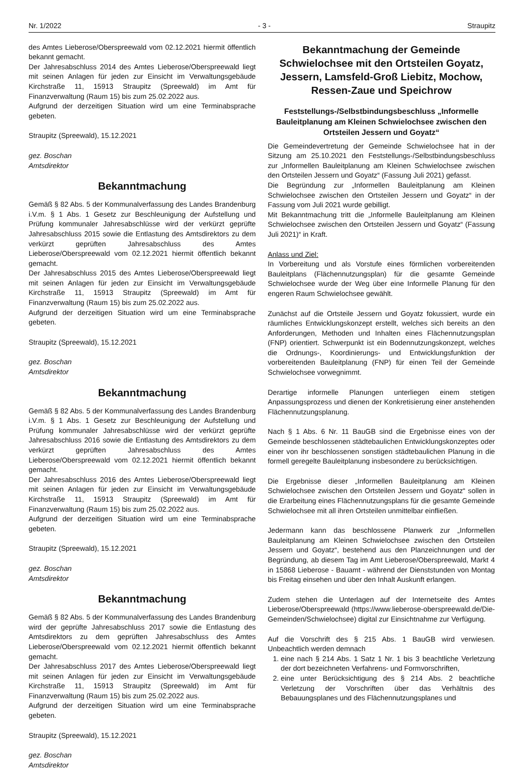Nr. 1/2022 - 3 - Straupitz
des Amtes Lieberose/Oberspreewald vom 02.12.2021 hiermit öffentlich bekannt gemacht.
Der Jahresabschluss 2014 des Amtes Lieberose/Oberspreewald liegt mit seinen Anlagen für jeden zur Einsicht im Verwaltungsgebäude Kirchstraße 11, 15913 Straupitz (Spreewald) im Amt für Finanzverwaltung (Raum 15) bis zum 25.02.2022 aus.
Aufgrund der derzeitigen Situation wird um eine Terminabsprache gebeten.
Straupitz (Spreewald), 15.12.2021
gez. Boschan
Amtsdirektor
Bekanntmachung
Gemäß § 82 Abs. 5 der Kommunalverfassung des Landes Brandenburg i.V.m. § 1 Abs. 1 Gesetz zur Beschleunigung der Aufstellung und Prüfung kommunaler Jahresabschlüsse wird der verkürzt geprüfte Jahresabschluss 2015 sowie die Entlastung des Amtsdirektors zu dem verkürzt geprüften Jahresabschluss des Amtes Lieberose/Oberspreewald vom 02.12.2021 hiermit öffentlich bekannt gemacht.
Der Jahresabschluss 2015 des Amtes Lieberose/Oberspreewald liegt mit seinen Anlagen für jeden zur Einsicht im Verwaltungsgebäude Kirchstraße 11, 15913 Straupitz (Spreewald) im Amt für Finanzverwaltung (Raum 15) bis zum 25.02.2022 aus.
Aufgrund der derzeitigen Situation wird um eine Terminabsprache gebeten.
Straupitz (Spreewald), 15.12.2021
gez. Boschan
Amtsdirektor
Bekanntmachung
Gemäß § 82 Abs. 5 der Kommunalverfassung des Landes Brandenburg i.V.m. § 1 Abs. 1 Gesetz zur Beschleunigung der Aufstellung und Prüfung kommunaler Jahresabschlüsse wird der verkürzt geprüfte Jahresabschluss 2016 sowie die Entlastung des Amtsdirektors zu dem verkürzt geprüften Jahresabschluss des Amtes Lieberose/Oberspreewald vom 02.12.2021 hiermit öffentlich bekannt gemacht.
Der Jahresabschluss 2016 des Amtes Lieberose/Oberspreewald liegt mit seinen Anlagen für jeden zur Einsicht im Verwaltungsgebäude Kirchstraße 11, 15913 Straupitz (Spreewald) im Amt für Finanzverwaltung (Raum 15) bis zum 25.02.2022 aus.
Aufgrund der derzeitigen Situation wird um eine Terminabsprache gebeten.
Straupitz (Spreewald), 15.12.2021
gez. Boschan
Amtsdirektor
Bekanntmachung
Gemäß § 82 Abs. 5 der Kommunalverfassung des Landes Brandenburg wird der geprüfte Jahresabschluss 2017 sowie die Entlastung des Amtsdirektors zu dem geprüften Jahresabschluss des Amtes Lieberose/Oberspreewald vom 02.12.2021 hiermit öffentlich bekannt gemacht.
Der Jahresabschluss 2017 des Amtes Lieberose/Oberspreewald liegt mit seinen Anlagen für jeden zur Einsicht im Verwaltungsgebäude Kirchstraße 11, 15913 Straupitz (Spreewald) im Amt für Finanzverwaltung (Raum 15) bis zum 25.02.2022 aus.
Aufgrund der derzeitigen Situation wird um eine Terminabsprache gebeten.
Straupitz (Spreewald), 15.12.2021
gez. Boschan
Amtsdirektor
Bekanntmachung der Gemeinde Schwielochsee mit den Ortsteilen Goyatz, Jessern, Lamsfeld-Groß Liebitz, Mochow, Ressen-Zaue und Speichrow
Feststellungs-/Selbstbindungsbeschluss „Informelle Bauleitplanung am Kleinen Schwielochsee zwischen den Ortsteilen Jessern und Goyatz“
Die Gemeindevertretung der Gemeinde Schwielochsee hat in der Sitzung am 25.10.2021 den Feststellungs-/Selbstbindungsbeschluss zur „Informellen Bauleitplanung am Kleinen Schwielochsee zwischen den Ortsteilen Jessern und Goyatz“ (Fassung Juli 2021) gefasst.
Die Begründung zur „Informellen Bauleitplanung am Kleinen Schwielochsee zwischen den Ortsteilen Jessern und Goyatz“ in der Fassung vom Juli 2021 wurde gebilligt.
Mit Bekanntmachung tritt die „Informelle Bauleitplanung am Kleinen Schwielochsee zwischen den Ortsteilen Jessern und Goyatz“ (Fassung Juli 2021)“ in Kraft.
Anlass und Ziel:
In Vorbereitung und als Vorstufe eines förmlichen vorbereitenden Bauleitplans (Flächennutzungsplan) für die gesamte Gemeinde Schwielochsee wurde der Weg über eine Informelle Planung für den engeren Raum Schwielochsee gewählt.
Zunächst auf die Ortsteile Jessern und Goyatz fokussiert, wurde ein räumliches Entwicklungskonzept erstellt, welches sich bereits an den Anforderungen, Methoden und Inhalten eines Flächennutzungsplan (FNP) orientiert. Schwerpunkt ist ein Bodennutzungskonzept, welches die Ordnungs-, Koordinierungs- und Entwicklungsfunktion der vorbereitenden Bauleitplanung (FNP) für einen Teil der Gemeinde Schwielochsee vorwegnimmt.
Derartige informelle Planungen unterliegen einem stetigen Anpassungsprozess und dienen der Konkretisierung einer anstehenden Flächennutzungsplanung.
Nach § 1 Abs. 6 Nr. 11 BauGB sind die Ergebnisse eines von der Gemeinde beschlossenen städtebaulichen Entwicklungskonzeptes oder einer von ihr beschlossenen sonstigen städtebaulichen Planung in die formell geregelte Bauleitplanung insbesondere zu berücksichtigen.
Die Ergebnisse dieser „Informellen Bauleitplanung am Kleinen Schwielochsee zwischen den Ortsteilen Jessern und Goyatz“ sollen in die Erarbeitung eines Flächennutzungsplans für die gesamte Gemeinde Schwielochsee mit all ihren Ortsteilen unmittelbar einfließen.
Jedermann kann das beschlossene Planwerk zur „Informellen Bauleitplanung am Kleinen Schwielochsee zwischen den Ortsteilen Jessern und Goyatz“, bestehend aus den Planzeichnungen und der Begründung, ab diesem Tag im Amt Lieberose/Oberspreewald, Markt 4 in 15868 Lieberose - Bauamt - während der Dienststunden von Montag bis Freitag einsehen und über den Inhalt Auskunft erlangen.
Zudem stehen die Unterlagen auf der Internetseite des Amtes Lieberose/Oberspreewald (https://www.lieberose-oberspreewald.de/Die-Gemeinden/Schwielochsee) digital zur Einsichtnahme zur Verfügung.
Auf die Vorschrift des § 215 Abs. 1 BauGB wird verwiesen. Unbeachtlich werden demnach
1. eine nach § 214 Abs. 1 Satz 1 Nr. 1 bis 3 beachtliche Verletzung der dort bezeichneten Verfahrens- und Formvorschriften,
2. eine unter Berücksichtigung des § 214 Abs. 2 beachtliche Verletzung der Vorschriften über das Verhältnis des Bebauungsplanes und des Flächennutzungsplanes und